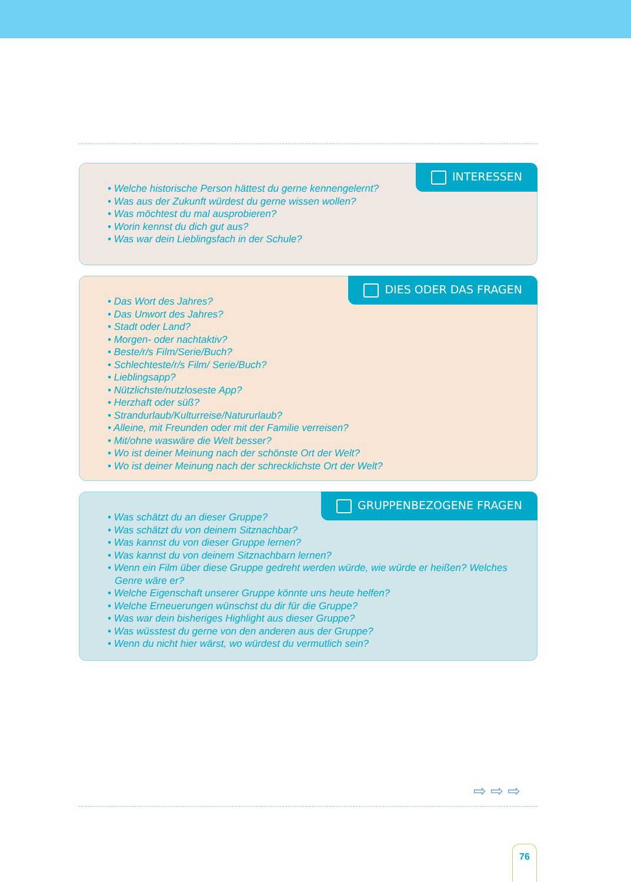INTERESSEN
• Welche historische Person hättest du gerne kennengelernt?
• Was aus der Zukunft würdest du gerne wissen wollen?
• Was möchtest du mal ausprobieren?
• Worin kennst du dich gut aus?
• Was war dein Lieblingsfach in der Schule?
DIES ODER DAS FRAGEN
• Das Wort des Jahres?
• Das Unwort des Jahres?
• Stadt oder Land?
• Morgen- oder nachtaktiv?
• Beste/r/s Film/Serie/Buch?
• Schlechteste/r/s Film/ Serie/Buch?
• Lieblingsapp?
• Nützlichste/nutzloseste App?
• Herzhaft oder süß?
• Strandurlaub/Kulturreise/Natururlaub?
• Alleine, mit Freunden oder mit der Familie verreisen?
• Mit/ohne waswäre die Welt besser?
• Wo ist deiner Meinung nach der schönste Ort der Welt?
• Wo ist deiner Meinung nach der schrecklichste Ort der Welt?
GRUPPENBEZOGENE FRAGEN
• Was schätzt du an dieser Gruppe?
• Was schätzt du von deinem Sitznachbar?
• Was kannst du von dieser Gruppe lernen?
• Was kannst du von deinem Sitznachbarn lernen?
• Wenn ein Film über diese Gruppe gedreht werden würde, wie würde er heißen? Welches Genre wäre er?
• Welche Eigenschaft unserer Gruppe könnte uns heute helfen?
• Welche Erneuerungen wünschst du dir für die Gruppe?
• Was war dein bisheriges Highlight aus dieser Gruppe?
• Was wüsstest du gerne von den anderen aus der Gruppe?
• Wenn du nicht hier wärst, wo würdest du vermutlich sein?
⇨ ⇨ ⇨
76